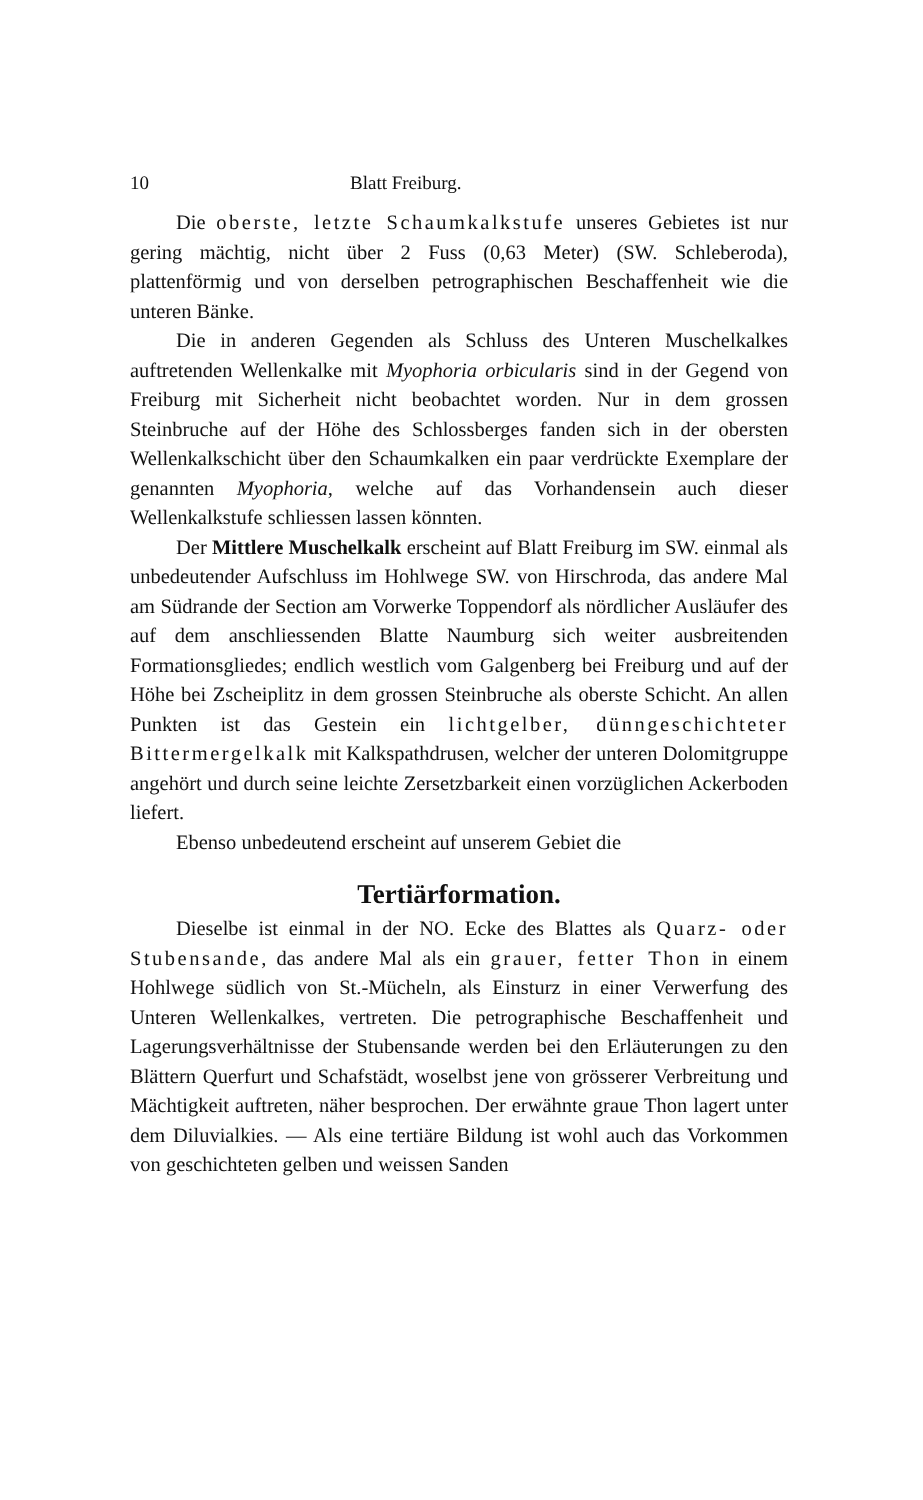10 Blatt Freiburg.
Die oberste, letzte Schaumkalkstufe unseres Gebietes ist nur gering mächtig, nicht über 2 Fuss (0,63 Meter) (SW. Schlebe­roda), plattenförmig und von derselben petrographischen Beschaffen­heit wie die unteren Bänke.
Die in anderen Gegenden als Schluss des Unteren Muschel­kalkes auftretenden Wellenkalke mit Myophoria orbicularis sind in der Gegend von Freiburg mit Sicherheit nicht beobachtet worden. Nur in dem grossen Steinbruche auf der Höhe des Schlossberges fanden sich in der obersten Wellenkalkschicht über den Schaum­kalken ein paar verdrückte Exemplare der genannten Myophoria, welche auf das Vorhandensein auch dieser Wellenkalkstufe schliessen lassen könnten.
Der Mittlere Muschelkalk erscheint auf Blatt Freiburg im SW. einmal als unbedeutender Aufschluss im Hohlwege SW. von Hirschroda, das andere Mal am Südrande der Section am Vorwerke Toppendorf als nördlicher Ausläufer des auf dem anschliessenden Blatte Naumburg sich weiter ausbreitenden Formationsgliedes; end­lich westlich vom Galgenberg bei Freiburg und auf der Höhe bei Zscheiplitz in dem grossen Steinbruche als oberste Schicht. An allen Punkten ist das Gestein ein lichtgelber, dünngeschich­teter Bittermergelkalk mit Kalkspathdrusen, welcher der un­teren Dolomitgruppe angehört und durch seine leichte Zersetzbar­keit einen vorzüglichen Ackerboden liefert.
Ebenso unbedeutend erscheint auf unserem Gebiet die
Tertiärformation.
Dieselbe ist einmal in der NO. Ecke des Blattes als Quarz- oder Stubensande, das andere Mal als ein grauer, fetter Thon in einem Hohlwege südlich von St.-Mücheln, als Einsturz in einer Verwerfung des Unteren Wellenkalkes, vertreten. Die petro­graphische Beschaffenheit und Lagerungsverhältnisse der Stuben­sande werden bei den Erläuterungen zu den Blättern Querfurt und Schafstädt, woselbst jene von grösserer Verbreitung und Mächtig­keit auftreten, näher besprochen. Der erwähnte graue Thon lagert unter dem Diluvialkies. — Als eine tertiäre Bildung ist wohl auch das Vorkommen von geschichteten gelben und weissen Sanden